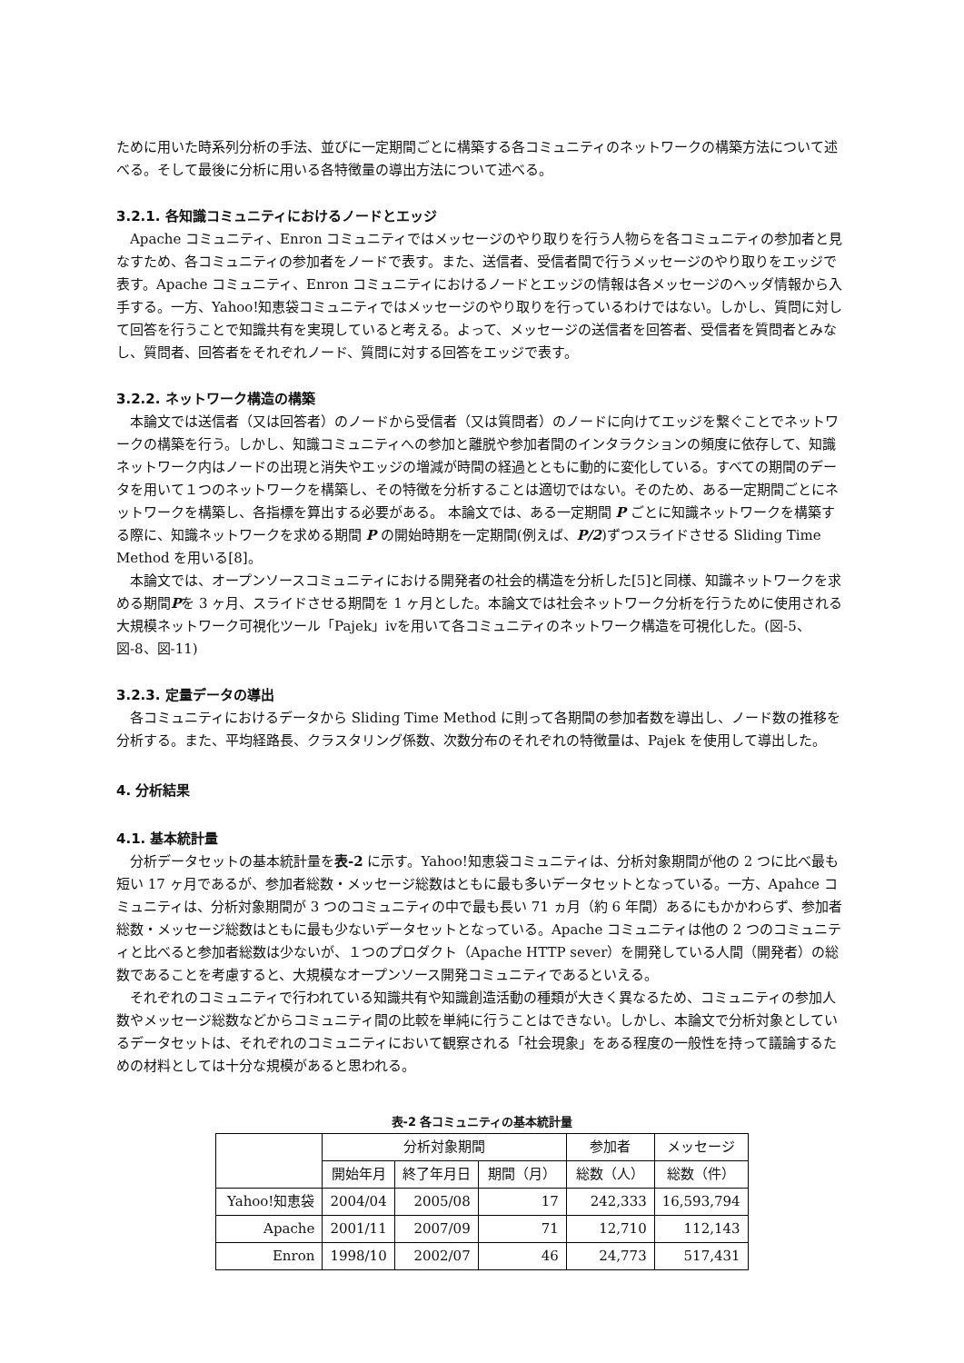ために用いた時系列分析の手法、並びに一定期間ごとに構築する各コミュニティのネットワークの構築方法について述べる。そして最後に分析に用いる各特徴量の導出方法について述べる。
3.2.1. 各知識コミュニティにおけるノードとエッジ
Apache コミュニティ、Enron コミュニティではメッセージのやり取りを行う人物らを各コミュニティの参加者と見なすため、各コミュニティの参加者をノードで表す。また、送信者、受信者間で行うメッセージのやり取りをエッジで表す。Apache コミュニティ、Enron コミュニティにおけるノードとエッジの情報は各メッセージのヘッダ情報から入手する。一方、Yahoo!知恵袋コミュニティではメッセージのやり取りを行っているわけではない。しかし、質問に対して回答を行うことで知識共有を実現していると考える。よって、メッセージの送信者を回答者、受信者を質問者とみなし、質問者、回答者をそれぞれノード、質問に対する回答をエッジで表す。
3.2.2. ネットワーク構造の構築
本論文では送信者（又は回答者）のノードから受信者（又は質問者）のノードに向けてエッジを繋ぐことでネットワークの構築を行う。しかし、知識コミュニティへの参加と離脱や参加者間のインタラクションの頻度に依存して、知識ネットワーク内はノードの出現と消失やエッジの増減が時間の経過とともに動的に変化している。すべての期間のデータを用いて１つのネットワークを構築し、その特徴を分析することは適切ではない。そのため、ある一定期間ごとにネットワークを構築し、各指標を算出する必要がある。 本論文では、ある一定期間 P ごとに知識ネットワークを構築する際に、知識ネットワークを求める期間 P の開始時期を一定期間(例えば、P/2)ずつスライドさせる Sliding Time Method を用いる[8]。
本論文では、オープンソースコミュニティにおける開発者の社会的構造を分析した[5]と同様、知識ネットワークを求める期間Pを 3 ヶ月、スライドさせる期間を 1 ヶ月とした。本論文では社会ネットワーク分析を行うために使用される大規模ネットワーク可視化ツール「Pajek」ivを用いて各コミュニティのネットワーク構造を可視化した。(図-5、図-8、図-11)
3.2.3. 定量データの導出
各コミュニティにおけるデータから Sliding Time Method に則って各期間の参加者数を導出し、ノード数の推移を分析する。また、平均経路長、クラスタリング係数、次数分布のそれぞれの特徴量は、Pajek を使用して導出した。
4. 分析結果
4.1. 基本統計量
分析データセットの基本統計量を表-2 に示す。Yahoo!知恵袋コミュニティは、分析対象期間が他の 2 つに比べ最も短い 17 ヶ月であるが、参加者総数・メッセージ総数はともに最も多いデータセットとなっている。一方、Apahce コミュニティは、分析対象期間が 3 つのコミュニティの中で最も長い 71 ヵ月（約 6 年間）あるにもかかわらず、参加者総数・メッセージ総数はともに最も少ないデータセットとなっている。Apache コミュニティは他の 2 つのコミュニティと比べると参加者総数は少ないが、１つのプロダクト（Apache HTTP sever）を開発している人間（開発者）の総数であることを考慮すると、大規模なオープンソース開発コミュニティであるといえる。
それぞれのコミュニティで行われている知識共有や知識創造活動の種類が大きく異なるため、コミュニティの参加人数やメッセージ総数などからコミュニティ間の比較を単純に行うことはできない。しかし、本論文で分析対象としているデータセットは、それぞれのコミュニティにおいて観察される「社会現象」をある程度の一般性を持って議論するための材料としては十分な規模があると思われる。
表-2 各コミュニティの基本統計量
| | 分析対象期間 | | | 参加者 | メッセージ |
| --- | --- | --- | --- | --- | --- |
| | 開始年月 | 終了年月日 | 期間（月） | 総数（人） | 総数（件） |
| Yahoo!知恵袋 | 2004/04 | 2005/08 | 17 | 242,333 | 16,593,794 |
| Apache | 2001/11 | 2007/09 | 71 | 12,710 | 112,143 |
| Enron | 1998/10 | 2002/07 | 46 | 24,773 | 517,431 |